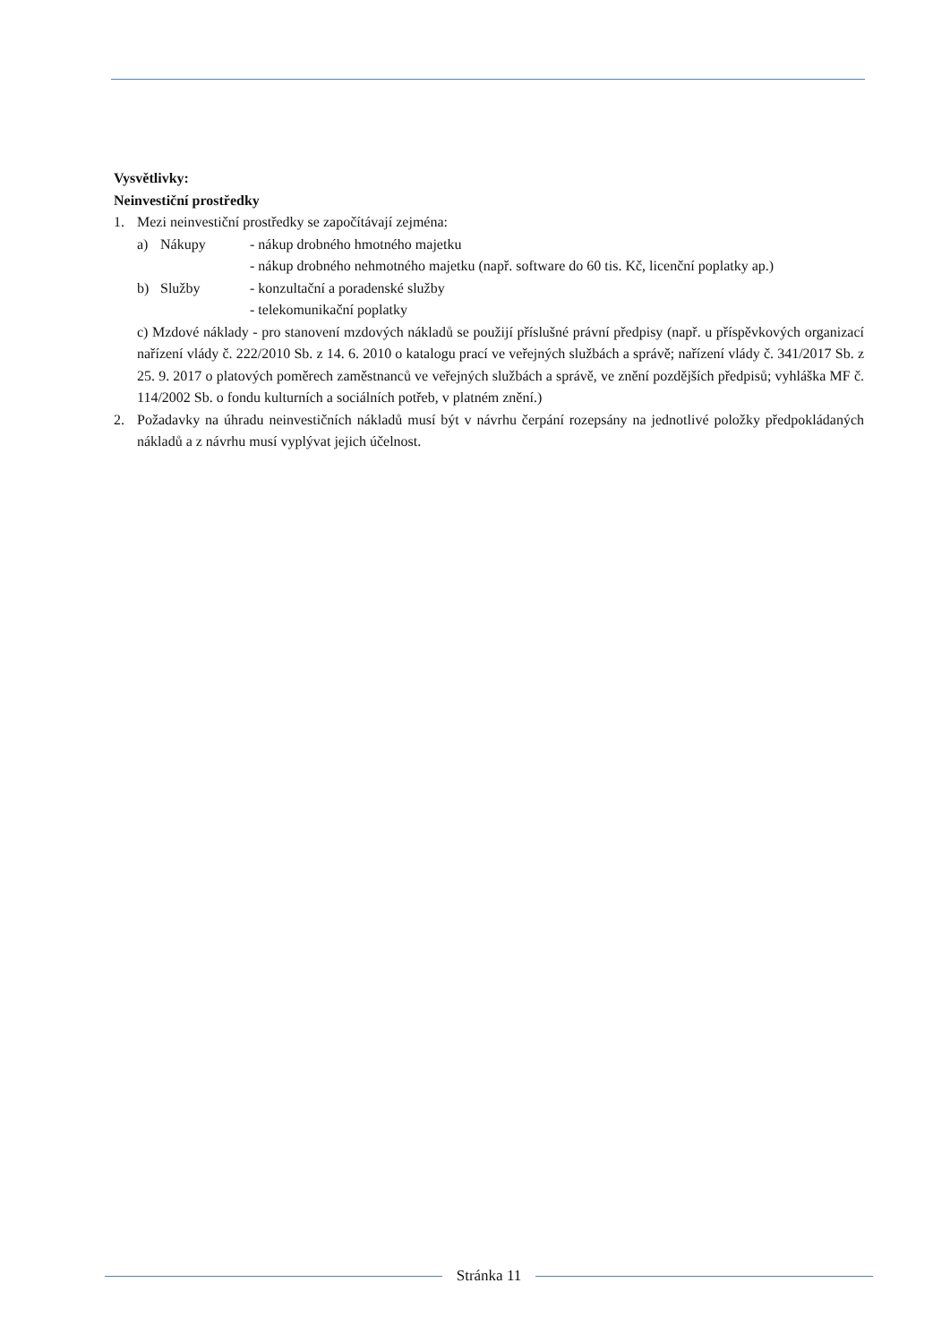Vysvětlivky:
Neinvestiční prostředky
1. Mezi neinvestiční prostředky se započítávají zejména:
a) Nákupy - nákup drobného hmotného majetku
- nákup drobného nehmotného majetku (např. software do 60 tis. Kč, licenční poplatky ap.)
b) Služby - konzultační a poradenské služby
- telekomunikační poplatky
c) Mzdové náklady - pro stanovení mzdových nákladů se použijí příslušné právní předpisy (např. u příspěvkových organizací nařízení vlády č. 222/2010 Sb. z 14. 6. 2010 o katalogu prací ve veřejných službách a správě; nařízení vlády č. 341/2017 Sb. z 25. 9. 2017 o platových poměrech zaměstnanců ve veřejných službách a správě, ve znění pozdějších předpisů; vyhláška MF č. 114/2002 Sb. o fondu kulturních a sociálních potřeb, v platném znění.)
2. Požadavky na úhradu neinvestičních nákladů musí být v návrhu čerpání rozepsány na jednotlivé položky předpokládaných nákladů a z návrhu musí vyplývat jejich účelnost.
Stránka 11